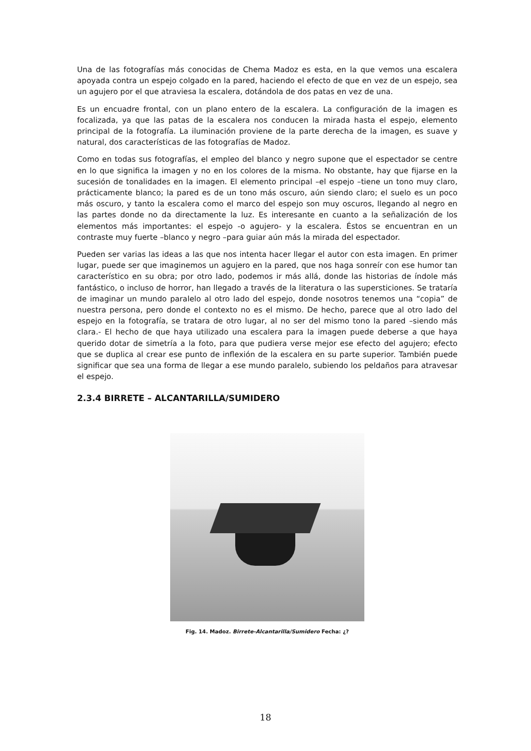Una de las fotografías más conocidas de Chema Madoz es esta, en la que vemos una escalera apoyada contra un espejo colgado en la pared, haciendo el efecto de que en vez de un espejo, sea un agujero por el que atraviesa la escalera, dotándola de dos patas en vez de una.
Es un encuadre frontal, con un plano entero de la escalera. La configuración de la imagen es focalizada, ya que las patas de la escalera nos conducen la mirada hasta el espejo, elemento principal de la fotografía. La iluminación proviene de la parte derecha de la imagen, es suave y natural, dos características de las fotografías de Madoz.
Como en todas sus fotografías, el empleo del blanco y negro supone que el espectador se centre en lo que significa la imagen y no en los colores de la misma. No obstante, hay que fijarse en la sucesión de tonalidades en la imagen. El elemento principal –el espejo –tiene un tono muy claro, prácticamente blanco; la pared es de un tono más oscuro, aún siendo claro; el suelo es un poco más oscuro, y tanto la escalera como el marco del espejo son muy oscuros, llegando al negro en las partes donde no da directamente la luz. Es interesante en cuanto a la señalización de los elementos más importantes: el espejo -o agujero- y la escalera. Éstos se encuentran en un contraste muy fuerte –blanco y negro –para guiar aún más la mirada del espectador.
Pueden ser varias las ideas a las que nos intenta hacer llegar el autor con esta imagen. En primer lugar, puede ser que imaginemos un agujero en la pared, que nos haga sonreír con ese humor tan característico en su obra; por otro lado, podemos ir más allá, donde las historias de índole más fantástico, o incluso de horror, han llegado a través de la literatura o las supersticiones. Se trataría de imaginar un mundo paralelo al otro lado del espejo, donde nosotros tenemos una “copia” de nuestra persona, pero donde el contexto no es el mismo. De hecho, parece que al otro lado del espejo en la fotografía, se tratara de otro lugar, al no ser del mismo tono la pared –siendo más clara.- El hecho de que haya utilizado una escalera para la imagen puede deberse a que haya querido dotar de simetría a la foto, para que pudiera verse mejor ese efecto del agujero; efecto que se duplica al crear ese punto de inflexión de la escalera en su parte superior. También puede significar que sea una forma de llegar a ese mundo paralelo, subiendo los peldaños para atravesar el espejo.
2.3.4 BIRRETE – ALCANTARILLA/SUMIDERO
Fig. 14. Madoz. Birrete-Alcantarilla/Sumidero Fecha: ¿?
18